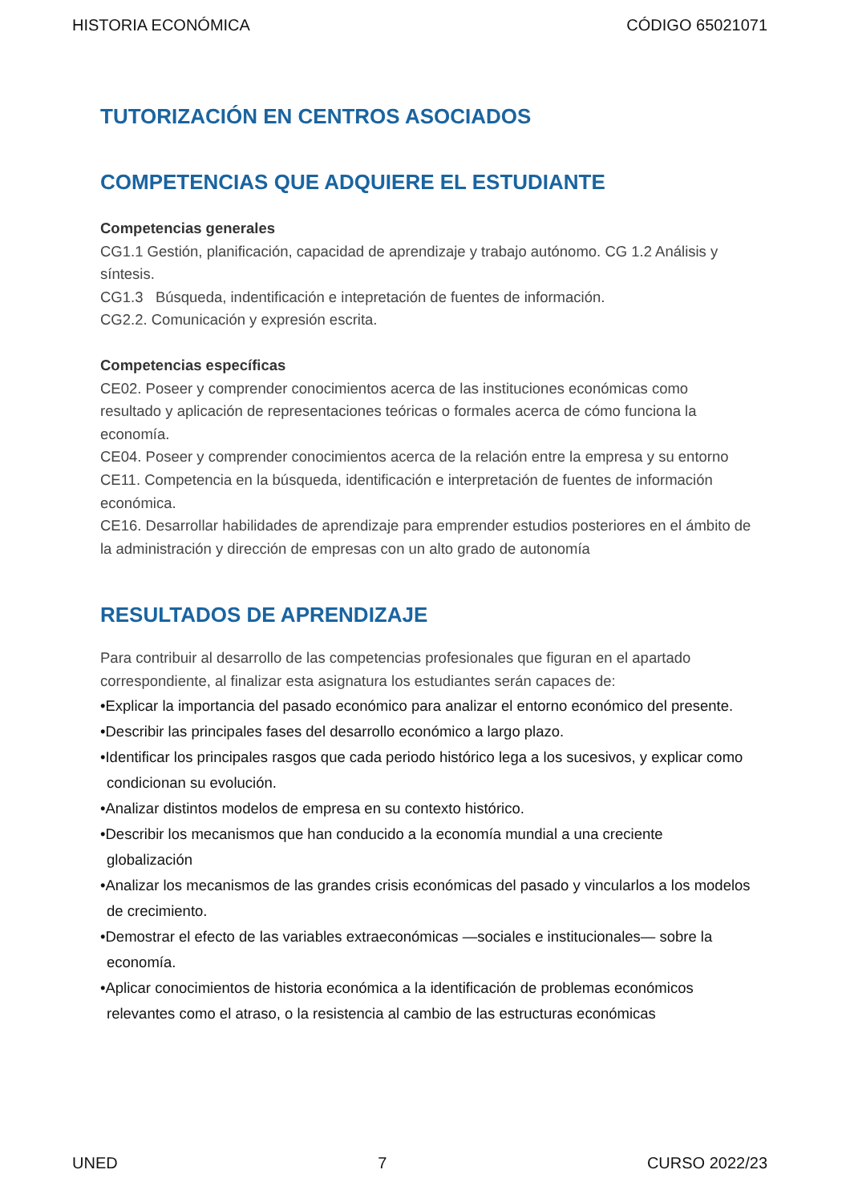HISTORIA ECONÓMICA CÓDIGO 65021071
TUTORIZACIÓN EN CENTROS ASOCIADOS
COMPETENCIAS QUE ADQUIERE EL ESTUDIANTE
Competencias generales
CG1.1 Gestión, planificación, capacidad de aprendizaje y trabajo autónomo. CG 1.2 Análisis y síntesis.
CG1.3 Búsqueda, indentificación e intepretación de fuentes de información.
CG2.2. Comunicación y expresión escrita.
Competencias específicas
CE02. Poseer y comprender conocimientos acerca de las instituciones económicas como resultado y aplicación de representaciones teóricas o formales acerca de cómo funciona la economía.
CE04. Poseer y comprender conocimientos acerca de la relación entre la empresa y su entorno
CE11. Competencia en la búsqueda, identificación e interpretación de fuentes de información económica.
CE16. Desarrollar habilidades de aprendizaje para emprender estudios posteriores en el ámbito de la administración y dirección de empresas con un alto grado de autonomía
RESULTADOS DE APRENDIZAJE
Para contribuir al desarrollo de las competencias profesionales que figuran en el apartado correspondiente, al finalizar esta asignatura los estudiantes serán capaces de:
•Explicar la importancia del pasado económico para analizar el entorno económico del presente.
•Describir las principales fases del desarrollo económico a largo plazo.
•Identificar los principales rasgos que cada periodo histórico lega a los sucesivos, y explicar como condicionan su evolución.
•Analizar distintos modelos de empresa en su contexto histórico.
•Describir los mecanismos que han conducido a la economía mundial a una creciente globalización
•Analizar los mecanismos de las grandes crisis económicas del pasado y vincularlos a los modelos de crecimiento.
•Demostrar el efecto de las variables extraeconómicas —sociales e institucionales— sobre la economía.
•Aplicar conocimientos de historia económica a la identificación de problemas económicos relevantes como el atraso, o la resistencia al cambio de las estructuras económicas
UNED 7 CURSO 2022/23